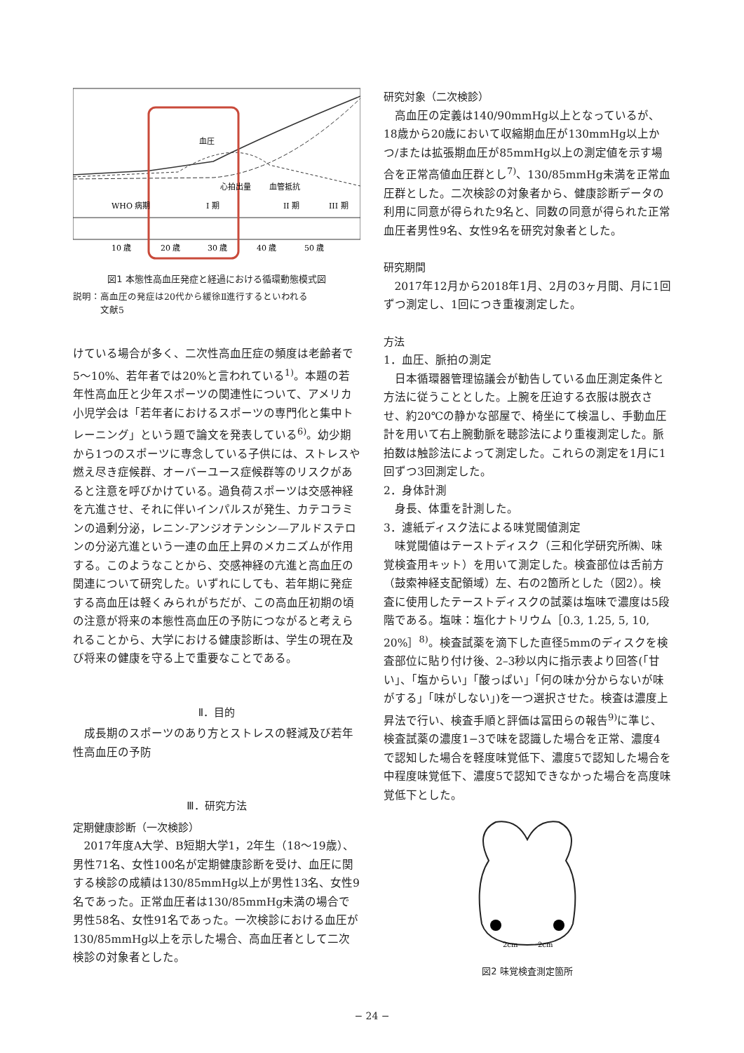血圧
心拍出量
血管抵抗
WHO 病期
I 期
II 期
III 期
10 歳
20 歳
30 歳
40 歳
50 歳
図1 本態性高血圧発症と経過における循環動態模式図
説明：高血圧の発症は20代から緩徐Ⅱ進行するといわれる
　　　文献5
けている場合が多く、二次性高血圧症の頻度は老齢者で5〜10%、若年者では20%と言われている<sup>1)</sup>。本題の若年性高血圧と少年スポーツの関連性について、アメリカ小児学会は「若年者におけるスポーツの専門化と集中トレーニング」という題で論文を発表している<sup>6)</sup>。幼少期から1つのスポーツに専念している子供には、ストレスや燃え尽き症候群、オーバーユース症候群等のリスクがあると注意を呼びかけている。過負荷スポーツは交感神経を亢進させ、それに伴いインパルスが発生、カテコラミンの過剰分泌，レニン-アンジオテンシン—アルドステロンの分泌亢進という一連の血圧上昇のメカニズムが作用する。このようなことから、交感神経の亢進と高血圧の関連について研究した。いずれにしても、若年期に発症する高血圧は軽くみられがちだが、この高血圧初期の頃の注意が将来の本態性高血圧の予防につながると考えられることから、大学における健康診断は、学生の現在及び将来の健康を守る上で重要なことである。
Ⅱ．目的
成長期のスポーツのあり方とストレスの軽減及び若年性高血圧の予防
Ⅲ．研究方法
定期健康診断（一次検診）
2017年度A大学、B短期大学1，2年生（18〜19歳）、男性71名、女性100名が定期健康診断を受け、血圧に関する検診の成績は130/85mmHg以上が男性13名、女性9名であった。正常血圧者は130/85mmHg未満の場合で男性58名、女性91名であった。一次検診における血圧が130/85mmHg以上を示した場合、高血圧者として二次検診の対象者とした。
研究対象（二次検診）
高血圧の定義は140/90mmHg以上となっているが、18歳から20歳において収縮期血圧が130mmHg以上かつ/または拡張期血圧が85mmHg以上の測定値を示す場合を正常高値血圧群とし<sup>7)</sup>、130/85mmHg未満を正常血圧群とした。二次検診の対象者から、健康診断データの利用に同意が得られた9名と、同数の同意が得られた正常血圧者男性9名、女性9名を研究対象者とした。
研究期間
2017年12月から2018年1月、2月の3ヶ月間、月に1回ずつ測定し、1回につき重複測定した。
方法
1．血圧、脈拍の測定
日本循環器管理協議会が勧告している血圧測定条件と方法に従うこととした。上腕を圧迫する衣服は脱衣させ、約20℃の静かな部屋で、椅坐にて検温し、手動血圧計を用いて右上腕動脈を聴診法により重複測定した。脈拍数は触診法によって測定した。これらの測定を1月に1回ずつ3回測定した。
2．身体計測
身長、体重を計測した。
3．濾紙ディスク法による味覚閾値測定
味覚閾値はテーストディスク（三和化学研究所㈱、味覚検査用キット）を用いて測定した。検査部位は舌前方（鼓索神経支配領域）左、右の2箇所とした（図2）。検査に使用したテーストディスクの試薬は塩味で濃度は5段階である。塩味：塩化ナトリウム［0.3, 1.25, 5, 10, 20%］<sup>8)</sup>。検査試薬を滴下した直径5mmのディスクを検査部位に貼り付け後、2–3秒以内に指示表より回答(「甘い」、「塩からい」「酸っぱい」「何の味か分からないが味がする」「味がしない」)を一つ選択させた。検査は濃度上昇法で行い、検査手順と評価は冨田らの報告<sup>9)</sup>に準じ、検査試薬の濃度1−3で味を認識した場合を正常、濃度4で認知した場合を軽度味覚低下、濃度5で認知した場合を中程度味覚低下、濃度5で認知できなかった場合を高度味覚低下とした。
2cm
2cm
図2 味覚検査測定箇所
− 24 −